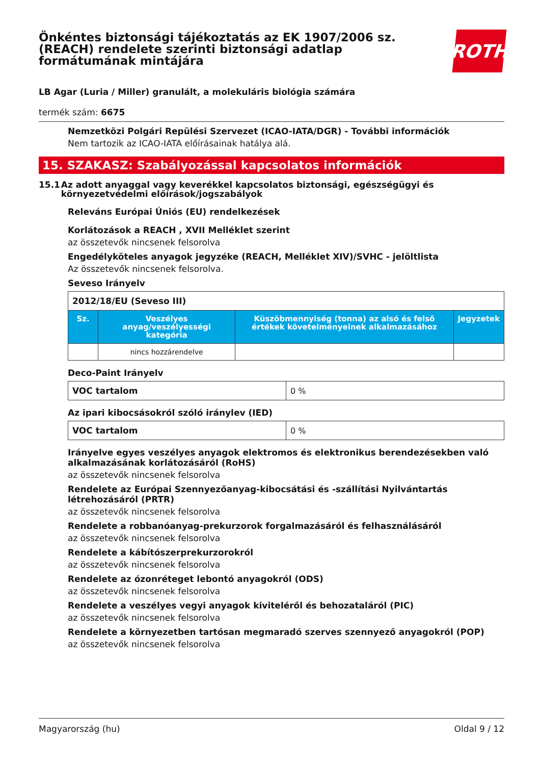Önkéntes biztonsági tájékoztatás az EK 1907/2006 sz.
(REACH) rendelete szerinti biztonsági adatlap
formátumának mintájára
ROTH
LB Agar (Luria / Miller) granulált, a molekuláris biológia számára
termék szám: 6675
Nemzetközi Polgári Repülési Szervezet (ICAO-IATA/DGR) - További információk
Nem tartozik az ICAO-IATA előírásainak hatálya alá.
15. SZAKASZ: Szabályozással kapcsolatos információk
15.1 Az adott anyaggal vagy keverékkel kapcsolatos biztonsági, egészségügyi és környezetvédelmi előírások/jogszabályok
Releváns Európai Úniós (EU) rendelkezések
Korlátozások a REACH , XVII Melléklet szerint
az összetevők nincsenek felsorolva
Engedélyköteles anyagok jegyzéke (REACH, Melléklet XIV)/SVHC - jelöltlista
Az összetevők nincsenek felsorolva.
Seveso Irányelv
| 2012/18/EU (Seveso III) | | | |
| Sz. | Veszélyes anyag/veszélyességi kategória | Küszöbmennyiség (tonna) az alsó és felső értékek követelményeinek alkalmazásához | Jegyzetek |
| | nincs hozzárendelve | | |
Deco-Paint Irányelv
| VOC tartalom | 0 % |
Az ipari kibocsásokról szóló iránylev (IED)
| VOC tartalom | 0 % |
Irányelve egyes veszélyes anyagok elektromos és elektronikus berendezésekben való alkalmazásának korlátozásáról (RoHS)
az összetevők nincsenek felsorolva
Rendelete az Európai Szennyezőanyag-kibocsátási és -szállítási Nyilvántartás létrehozásáról (PRTR)
az összetevők nincsenek felsorolva
Rendelete a robbanóanyag-prekurzorok forgalmazásáról és felhasználásáról
az összetevők nincsenek felsorolva
Rendelete a kábítószerprekurzorokról
az összetevők nincsenek felsorolva
Rendelete az ózonréteget lebontó anyagokról (ODS)
az összetevők nincsenek felsorolva
Rendelete a veszélyes vegyi anyagok kiviteléről és behozataláról (PIC)
az összetevők nincsenek felsorolva
Rendelete a környezetben tartósan megmaradó szerves szennyező anyagokról (POP)
az összetevők nincsenek felsorolva
Magyarország (hu) Oldal 9 / 12